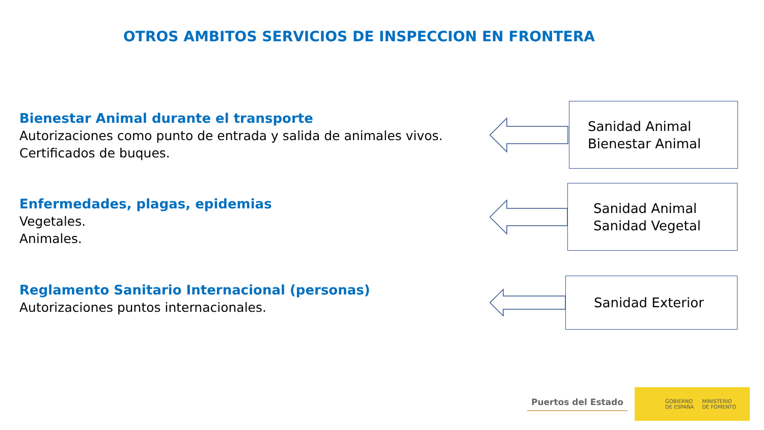OTROS AMBITOS SERVICIOS DE INSPECCION EN FRONTERA
Bienestar Animal durante el transporte
Autorizaciones como punto de entrada y salida de animales vivos.
Certificados de buques.
Enfermedades, plagas, epidemias
Vegetales.
Animales.
Reglamento Sanitario Internacional (personas)
Autorizaciones puntos internacionales.
Sanidad Animal
Bienestar Animal
Sanidad Animal
Sanidad Vegetal
Sanidad Exterior
Puertos del Estado
GOBIERNO
DE ESPAÑA MINISTERIO
DE FOMENTO